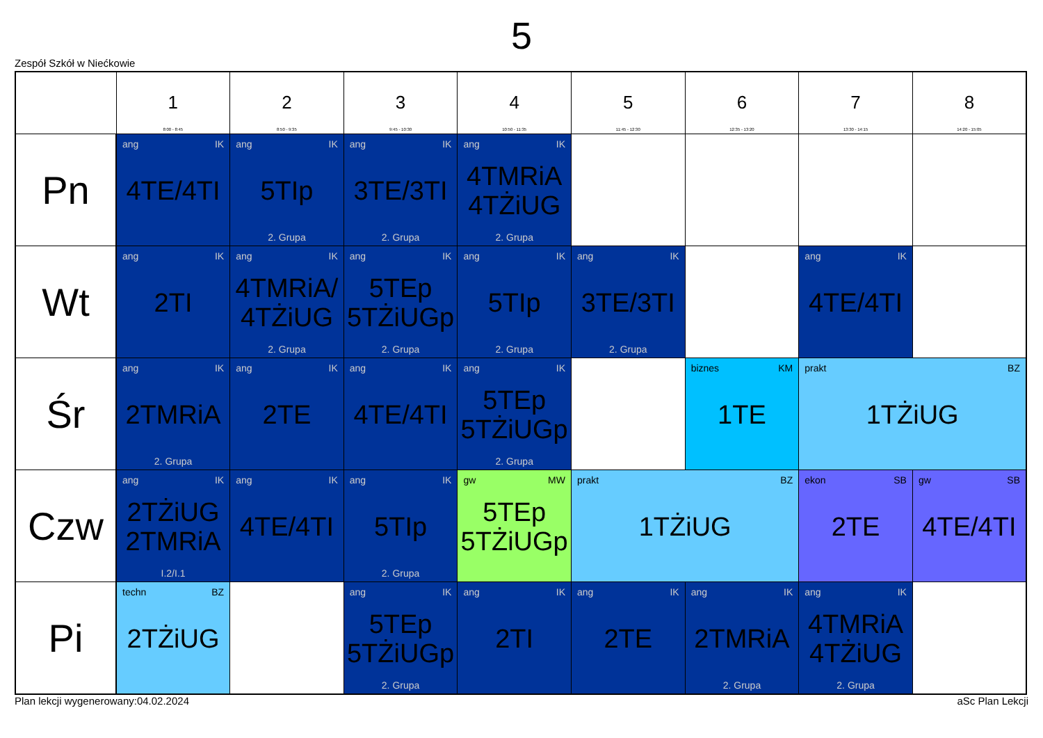5
Zespół Szkół w Niećkowie
| | 1 8:00 - 8:45 | 2 8:50 - 9:35 | 3 9:45 - 10:30 | 4 10:50 - 11:35 | 5 11:45 - 12:30 | 6 12:35 - 13:20 | 7 13:30 - 14:15 | 8 14:20 - 15:05 |
| --- | --- | --- | --- | --- | --- | --- | --- | --- |
| Pn | ang IK 4TE/4TI | ang IK 5TIp 2. Grupa | ang IK 3TE/3TI 2. Grupa | ang IK 4TMRiA 4TŻiUG 2. Grupa | | | | |
| Wt | ang IK 2TI | ang IK 4TMRiA/ 4TŻiUG 2. Grupa | ang IK 5TEp 5TŻiUGp 2. Grupa | ang IK 5TIp 2. Grupa | ang IK 3TE/3TI 2. Grupa | | ang IK 4TE/4TI | |
| Śr | ang IK 2TMRiA 2. Grupa | ang IK 2TE | ang IK 4TE/4TI | ang IK 5TEp 5TŻiUGp 2. Grupa | | biznes KM 1TE | prakt BZ 1TŻiUG | |
| Czw | ang IK 2TŻiUG 2TMRiA I.2/I.1 | ang IK 4TE/4TI | ang IK 5TIp 2. Grupa | gw MW 5TEp 5TŻiUGp | prakt BZ 1TŻiUG | | ekon SB 2TE | gw SB 4TE/4TI |
| Pi | techn BZ 2TŻiUG | | ang IK 5TEp 5TŻiUGp 2. Grupa | ang IK 2TI | ang IK 2TE | ang IK 2TMRiA 2. Grupa | ang IK 4TMRiA 4TŻiUG 2. Grupa | |
Plan lekcji wygenerowany:04.02.2024 aSc Plan Lekcji